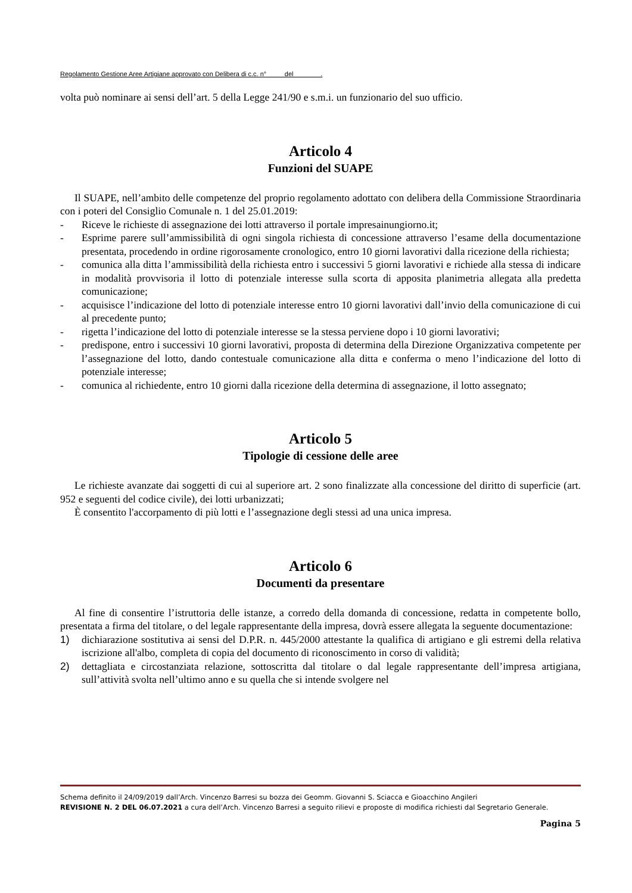Regolamento Gestione Aree Artigiane approvato con Delibera di c.c. n° del .
volta può nominare ai sensi dell’art. 5 della Legge 241/90 e s.m.i. un funzionario del suo ufficio.
Articolo 4
Funzioni del SUAPE
Il SUAPE, nell’ambito delle competenze del proprio regolamento adottato con delibera della Commissione Straordinaria con i poteri del Consiglio Comunale n. 1 del 25.01.2019:
- Riceve le richieste di assegnazione dei lotti attraverso il portale impresainungiorno.it;
- Esprime parere sull’ammissibilità di ogni singola richiesta di concessione attraverso l’esame della documentazione presentata, procedendo in ordine rigorosamente cronologico, entro 10 giorni lavorativi dalla ricezione della richiesta;
- comunica alla ditta l’ammissibilità della richiesta entro i successivi 5 giorni lavorativi e richiede alla stessa di indicare in modalità provvisoria il lotto di potenziale interesse sulla scorta di apposita planimetria allegata alla predetta comunicazione;
- acquisisce l’indicazione del lotto di potenziale interesse entro 10 giorni lavorativi dall’invio della comunicazione di cui al precedente punto;
- rigetta l’indicazione del lotto di potenziale interesse se la stessa perviene dopo i 10 giorni lavorativi;
- predispone, entro i successivi 10 giorni lavorativi, proposta di determina della Direzione Organizzativa competente per l’assegnazione del lotto, dando contestuale comunicazione alla ditta e conferma o meno l’indicazione del lotto di potenziale interesse;
- comunica al richiedente, entro 10 giorni dalla ricezione della determina di assegnazione, il lotto assegnato;
Articolo 5
Tipologie di cessione delle aree
Le richieste avanzate dai soggetti di cui al superiore art. 2 sono finalizzate alla concessione del diritto di superficie (art. 952 e seguenti del codice civile), dei lotti urbanizzati;
È consentito l'accorpamento di più lotti e l’assegnazione degli stessi ad una unica impresa.
Articolo 6
Documenti da presentare
Al fine di consentire l’istruttoria delle istanze, a corredo della domanda di concessione, redatta in competente bollo, presentata a firma del titolare, o del legale rappresentante della impresa, dovrà essere allegata la seguente documentazione:
1) dichiarazione sostitutiva ai sensi del D.P.R. n. 445/2000 attestante la qualifica di artigiano e gli estremi della relativa iscrizione all'albo, completa di copia del documento di riconoscimento in corso di validità;
2) dettagliata e circostanziata relazione, sottoscritta dal titolare o dal legale rappresentante dell’impresa artigiana, sull’attività svolta nell’ultimo anno e su quella che si intende svolgere nel
Schema definito il 24/09/2019 dall’Arch. Vincenzo Barresi su bozza dei Geomm. Giovanni S. Sciacca e Gioacchino Angileri
REVISIONE N. 2 DEL 06.07.2021 a cura dell’Arch. Vincenzo Barresi a seguito rilievi e proposte di modifica richiesti dal Segretario Generale.
Pagina 5